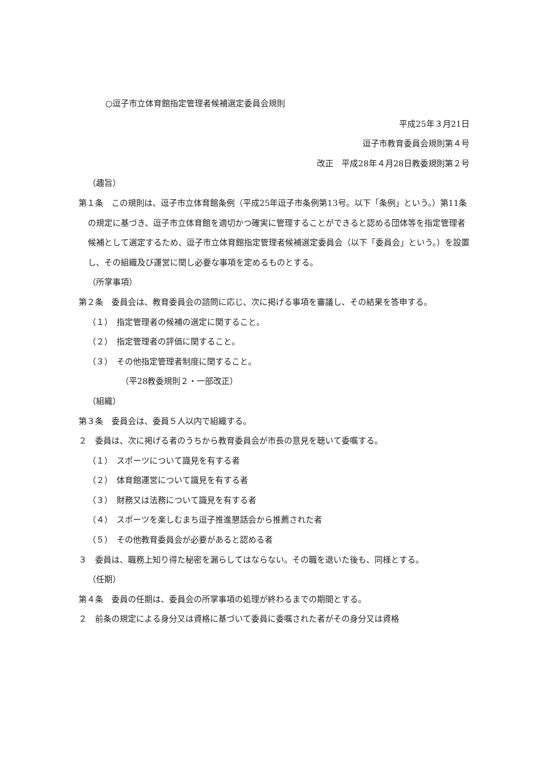○逗子市立体育館指定管理者候補選定委員会規則
平成25年３月21日
逗子市教育委員会規則第４号
改正　平成28年４月28日教委規則第２号
（趣旨）
第１条　この規則は、逗子市立体育館条例（平成25年逗子市条例第13号。以下「条例」という。）第11条の規定に基づき、逗子市立体育館を適切かつ確実に管理することができると認める団体等を指定管理者候補として選定するため、逗子市立体育館指定管理者候補選定委員会（以下「委員会」という。）を設置し、その組織及び運営に関し必要な事項を定めるものとする。
（所掌事項）
第２条　委員会は、教育委員会の諮問に応じ、次に掲げる事項を審議し、その結果を答申する。
（１）　指定管理者の候補の選定に関すること。
（２）　指定管理者の評価に関すること。
（３）　その他指定管理者制度に関すること。
（平28教委規則２・一部改正）
（組織）
第３条　委員会は、委員５人以内で組織する。
２　委員は、次に掲げる者のうちから教育委員会が市長の意見を聴いて委嘱する。
（１）　スポーツについて識見を有する者
（２）　体育館運営について識見を有する者
（３）　財務又は法務について識見を有する者
（４）　スポーツを楽しむまち逗子推進懇話会から推薦された者
（５）　その他教育委員会が必要があると認める者
３　委員は、職務上知り得た秘密を漏らしてはならない。その職を退いた後も、同様とする。
（任期）
第４条　委員の任期は、委員会の所掌事項の処理が終わるまでの期間とする。
２　前条の規定による身分又は資格に基づいて委員に委嘱された者がその身分又は資格